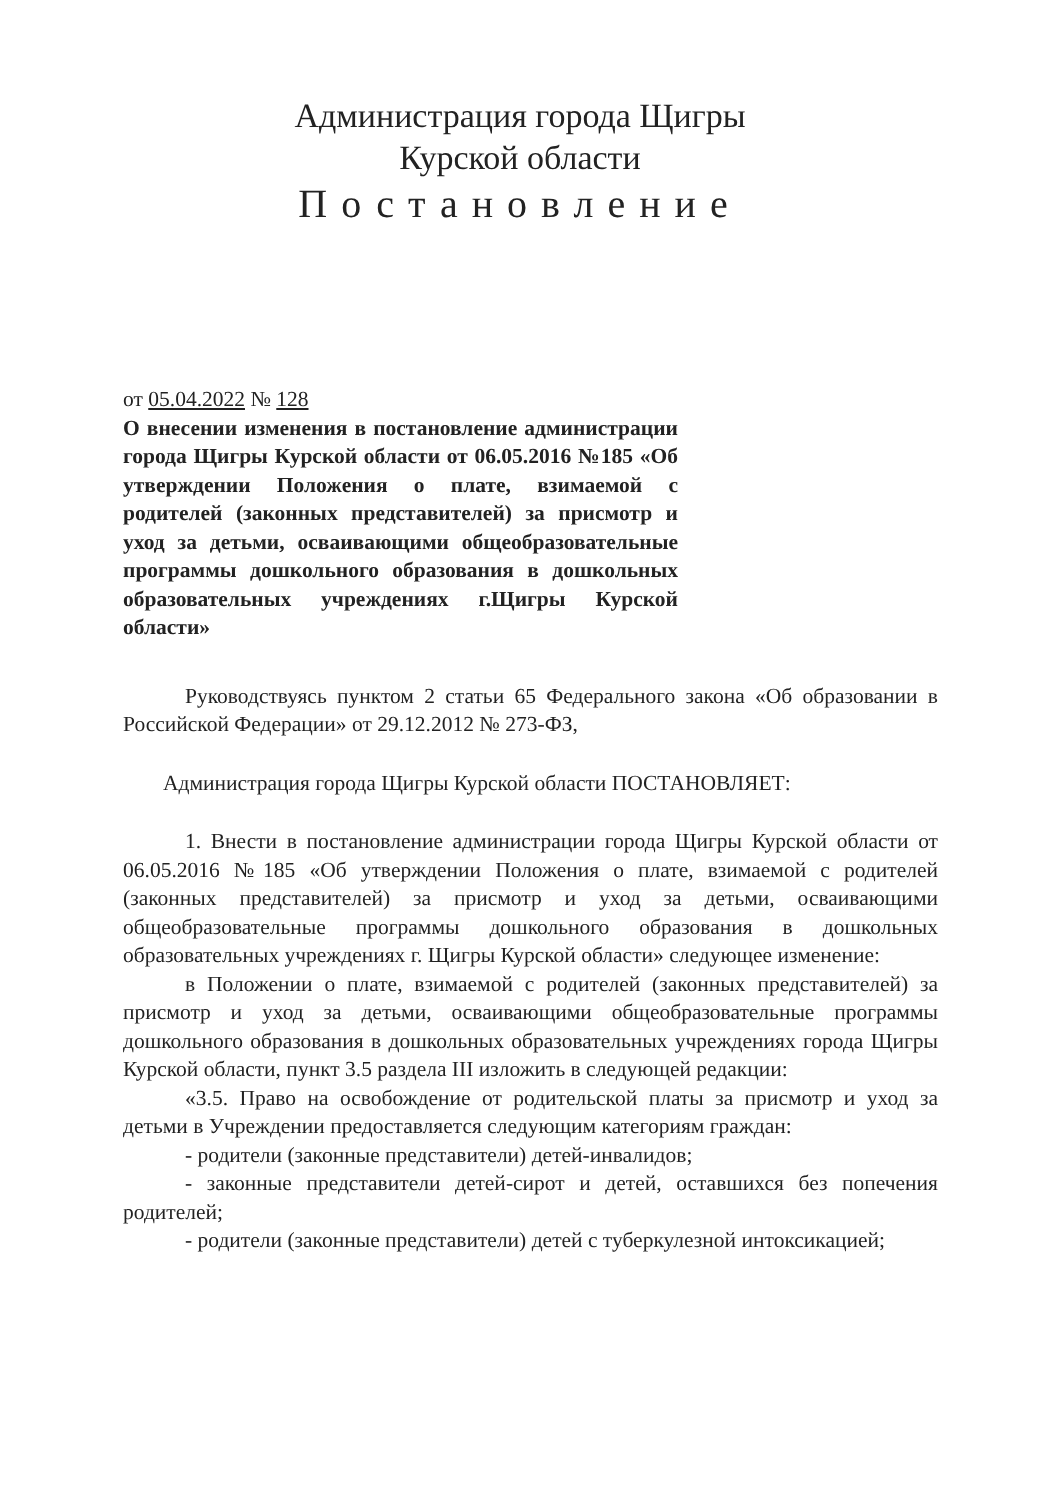Администрация города Щигры
Курской области
Постановление
от 05.04.2022 № 128
О внесении изменения в постановление администрации города Щигры Курской области от 06.05.2016 №185 «Об утверждении Положения о плате, взимаемой с родителей (законных представителей) за присмотр и уход за детьми, осваивающими общеобразовательные программы дошкольного образования в дошкольных образовательных учреждениях г.Щигры Курской области»
Руководствуясь пунктом 2 статьи 65 Федерального закона «Об образовании в Российской Федерации» от 29.12.2012 № 273-ФЗ,
Администрация города Щигры Курской области ПОСТАНОВЛЯЕТ:
1. Внести в постановление администрации города Щигры Курской области от 06.05.2016 №185 «Об утверждении Положения о плате, взимаемой с родителей (законных представителей) за присмотр и уход за детьми, осваивающими общеобразовательные программы дошкольного образования в дошкольных образовательных учреждениях г. Щигры Курской области» следующее изменение:
в Положении о плате, взимаемой с родителей (законных представителей) за присмотр и уход за детьми, осваивающими общеобразовательные программы дошкольного образования в дошкольных образовательных учреждениях города Щигры Курской области, пункт 3.5 раздела III изложить в следующей редакции:
«3.5. Право на освобождение от родительской платы за присмотр и уход за детьми в Учреждении предоставляется следующим категориям граждан:
- родители (законные представители) детей-инвалидов;
- законные представители детей-сирот и детей, оставшихся без попечения родителей;
- родители (законные представители) детей с туберкулезной интоксикацией;